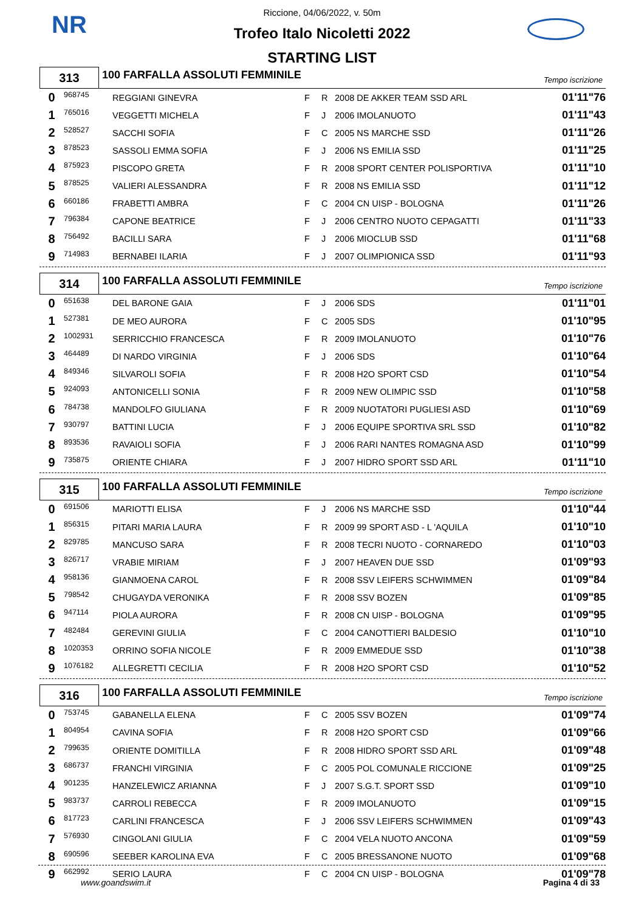NR
Riccione, 04/06/2022, v. 50m
Trofeo Italo Nicoletti 2022
STARTING LIST
313
100 FARFALLA ASSOLUTI FEMMINILE
Tempo iscrizione
| 0 | 968745 | REGGIANI GINEVRA | F | R | 2008 DE AKKER TEAM SSD ARL | 01'11"76 |
| 1 | 765016 | VEGGETTI MICHELA | F | J | 2006 IMOLANUOTO | 01'11"43 |
| 2 | 528527 | SACCHI SOFIA | F | C | 2005 NS MARCHE SSD | 01'11"26 |
| 3 | 878523 | SASSOLI EMMA SOFIA | F | J | 2006 NS EMILIA SSD | 01'11"25 |
| 4 | 875923 | PISCOPO GRETA | F | R | 2008 SPORT CENTER POLISPORTIVA | 01'11"10 |
| 5 | 878525 | VALIERI ALESSANDRA | F | R | 2008 NS EMILIA SSD | 01'11"12 |
| 6 | 660186 | FRABETTI AMBRA | F | C | 2004 CN UISP - BOLOGNA | 01'11"26 |
| 7 | 796384 | CAPONE BEATRICE | F | J | 2006 CENTRO NUOTO CEPAGATTI | 01'11"33 |
| 8 | 756492 | BACILLI SARA | F | J | 2006 MIOCLUB SSD | 01'11"68 |
| 9 | 714983 | BERNABEI ILARIA | F | J | 2007 OLIMPIONICA SSD | 01'11"93 |
314
100 FARFALLA ASSOLUTI FEMMINILE
Tempo iscrizione
| 0 | 651638 | DEL BARONE GAIA | F | J | 2006 SDS | 01'11"01 |
| 1 | 527381 | DE MEO AURORA | F | C | 2005 SDS | 01'10"95 |
| 2 | 1002931 | SERRICCHIO FRANCESCA | F | R | 2009 IMOLANUOTO | 01'10"76 |
| 3 | 464489 | DI NARDO VIRGINIA | F | J | 2006 SDS | 01'10"64 |
| 4 | 849346 | SILVAROLI SOFIA | F | R | 2008 H2O SPORT CSD | 01'10"54 |
| 5 | 924093 | ANTONICELLI SONIA | F | R | 2009 NEW OLIMPIC SSD | 01'10"58 |
| 6 | 784738 | MANDOLFO GIULIANA | F | R | 2009 NUOTATORI PUGLIESI ASD | 01'10"69 |
| 7 | 930797 | BATTINI LUCIA | F | J | 2006 EQUIPE SPORTIVA SRL SSD | 01'10"82 |
| 8 | 893536 | RAVAIOLI SOFIA | F | J | 2006 RARI NANTES ROMAGNA ASD | 01'10"99 |
| 9 | 735875 | ORIENTE CHIARA | F | J | 2007 HIDRO SPORT SSD ARL | 01'11"10 |
315
100 FARFALLA ASSOLUTI FEMMINILE
Tempo iscrizione
| 0 | 691506 | MARIOTTI ELISA | F | J | 2006 NS MARCHE SSD | 01'10"44 |
| 1 | 856315 | PITARI MARIA LAURA | F | R | 2009 99 SPORT ASD - L 'AQUILA | 01'10"10 |
| 2 | 829785 | MANCUSO SARA | F | R | 2008 TECRI NUOTO - CORNAREDO | 01'10"03 |
| 3 | 826717 | VRABIE MIRIAM | F | J | 2007 HEAVEN DUE SSD | 01'09"93 |
| 4 | 958136 | GIANMOENA CAROL | F | R | 2008 SSV LEIFERS SCHWIMMEN | 01'09"84 |
| 5 | 798542 | CHUGAYDA VERONIKA | F | R | 2008 SSV BOZEN | 01'09"85 |
| 6 | 947114 | PIOLA AURORA | F | R | 2008 CN UISP - BOLOGNA | 01'09"95 |
| 7 | 482484 | GEREVINI GIULIA | F | C | 2004 CANOTTIERI BALDESIO | 01'10"10 |
| 8 | 1020353 | ORRINO SOFIA NICOLE | F | R | 2009 EMMEDUE SSD | 01'10"38 |
| 9 | 1076182 | ALLEGRETTI CECILIA | F | R | 2008 H2O SPORT CSD | 01'10"52 |
316
100 FARFALLA ASSOLUTI FEMMINILE
Tempo iscrizione
| 0 | 753745 | GABANELLA ELENA | F | C | 2005 SSV BOZEN | 01'09"74 |
| 1 | 804954 | CAVINA SOFIA | F | R | 2008 H2O SPORT CSD | 01'09"66 |
| 2 | 799635 | ORIENTE DOMITILLA | F | R | 2008 HIDRO SPORT SSD ARL | 01'09"48 |
| 3 | 686737 | FRANCHI VIRGINIA | F | C | 2005 POL COMUNALE RICCIONE | 01'09"25 |
| 4 | 901235 | HANZELEWICZ ARIANNA | F | J | 2007 S.G.T. SPORT SSD | 01'09"10 |
| 5 | 983737 | CARROLI REBECCA | F | R | 2009 IMOLANUOTO | 01'09"15 |
| 6 | 817723 | CARLINI FRANCESCA | F | J | 2006 SSV LEIFERS SCHWIMMEN | 01'09"43 |
| 7 | 576930 | CINGOLANI GIULIA | F | C | 2004 VELA NUOTO ANCONA | 01'09"59 |
| 8 | 690596 | SEEBER KAROLINA EVA | F | C | 2005 BRESSANONE NUOTO | 01'09"68 |
| 9 | 662992 | SERIO LAURA | F | C | 2004 CN UISP - BOLOGNA | 01'09"78 |
www.goandswim.it Pagina 4 di 33